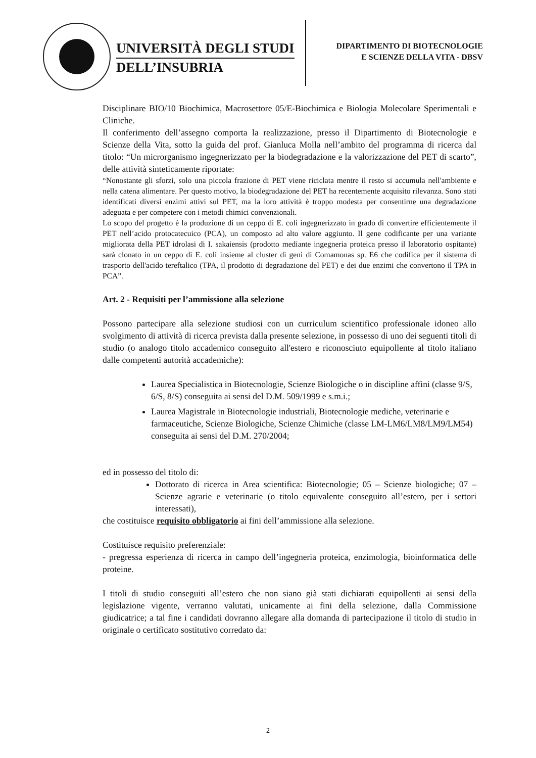UNIVERSITÀ DEGLI STUDI
DELL’INSUBRIA
DIPARTIMENTO DI BIOTECNOLOGIE
E SCIENZE DELLA VITA - DBSV
Disciplinare BIO/10 Biochimica, Macrosettore 05/E-Biochimica e Biologia Molecolare Sperimentali e Cliniche.
Il conferimento dell’assegno comporta la realizzazione, presso il Dipartimento di Biotecnologie e Scienze della Vita, sotto la guida del prof. Gianluca Molla nell’ambito del programma di ricerca dal titolo: “Un microrganismo ingegnerizzato per la biodegradazione e la valorizzazione del PET di scarto”, delle attività sinteticamente riportate:
“Nonostante gli sforzi, solo una piccola frazione di PET viene riciclata mentre il resto si accumula nell'ambiente e nella catena alimentare. Per questo motivo, la biodegradazione del PET ha recentemente acquisito rilevanza. Sono stati identificati diversi enzimi attivi sul PET, ma la loro attività è troppo modesta per consentirne una degradazione adeguata e per competere con i metodi chimici convenzionali.
Lo scopo del progetto è la produzione di un ceppo di E. coli ingegnerizzato in grado di convertire efficientemente il PET nell’acido protocatecuico (PCA), un composto ad alto valore aggiunto. Il gene codificante per una variante migliorata della PET idrolasi di I. sakaiensis (prodotto mediante ingegneria proteica presso il laboratorio ospitante) sarà clonato in un ceppo di E. coli insieme al cluster di geni di Comamonas sp. E6 che codifica per il sistema di trasporto dell'acido tereftalico (TPA, il prodotto di degradazione del PET) e dei due enzimi che convertono il TPA in PCA”.
Art. 2 - Requisiti per l’ammissione alla selezione
Possono partecipare alla selezione studiosi con un curriculum scientifico professionale idoneo allo svolgimento di attività di ricerca prevista dalla presente selezione, in possesso di uno dei seguenti titoli di studio (o analogo titolo accademico conseguito all'estero e riconosciuto equipollente al titolo italiano dalle competenti autorità accademiche):
Laurea Specialistica in Biotecnologie, Scienze Biologiche o in discipline affini (classe 9/S, 6/S, 8/S) conseguita ai sensi del D.M. 509/1999 e s.m.i.;
Laurea Magistrale in Biotecnologie industriali, Biotecnologie mediche, veterinarie e farmaceutiche, Scienze Biologiche, Scienze Chimiche (classe LM-LM6/LM8/LM9/LM54) conseguita ai sensi del D.M. 270/2004;
ed in possesso del titolo di:
Dottorato di ricerca in Area scientifica: Biotecnologie; 05 – Scienze biologiche; 07 – Scienze agrarie e veterinarie (o titolo equivalente conseguito all’estero, per i settori interessati),
che costituisce requisito obbligatorio ai fini dell’ammissione alla selezione.
Costituisce requisito preferenziale:
- pregressa esperienza di ricerca in campo dell’ingegneria proteica, enzimologia, bioinformatica delle proteine.
I titoli di studio conseguiti all’estero che non siano già stati dichiarati equipollenti ai sensi della legislazione vigente, verranno valutati, unicamente ai fini della selezione, dalla Commissione giudicatrice; a tal fine i candidati dovranno allegare alla domanda di partecipazione il titolo di studio in originale o certificato sostitutivo corredato da:
2